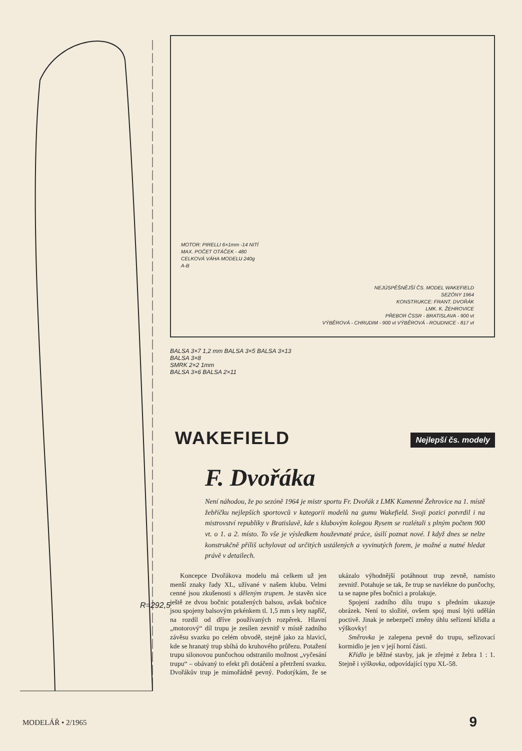R=292,5
MOTOR: PIRELLI 6×1mm -14 NITÍ
MAX. POČET OTÁČEK - 480
CELKOVÁ VÁHA MODELU 240g
A-B
NEJÚSPĚŠNĚJŠÍ ČS. MODEL WAKEFIELD
SEZÓNY 1964
KONSTRUKCE: FRANT. DVOŘÁK
LMK. K. ŽEHROVICE
PŘEBOR ČSSR - BRATISLAVA - 900 vt
VÝBĚROVÁ - CHRUDIM - 900 vt VÝBĚROVÁ - ROUDNICE - 817 vt
BALSA 3×7 1,2 mm BALSA 3×5 BALSA 3×13
BALSA 3×8
SMRK 2×2 1mm
BALSA 3×6 BALSA 2×11
WAKEFIELD
Nejlepší čs. modely
F. Dvořáka
Není náhodou, že po sezóně 1964 je mistr sportu Fr. Dvořák z LMK Kamenné Žehrovice na 1. místě žebříčku nejlepších sportovců v kategorii modelů na gumu Wakefield. Svoji pozici potvrdil i na mistrovství republiky v Bratislavě, kde s klubovým kolegou Rysem se rozlétali s plným počtem 900 vt. o 1. a 2. místo. To vše je výsledkem houževnaté práce, úsilí poznat nové. I když dnes se nelze konstrukčně příliš uchylovat od určitých ustálených a vyvinutých forem, je možné a nutné hledat právě v detailech.
Koncepce Dvořákova modelu má celkem už jen menší znaky řady XL, užívané v našem klubu. Velmi cenné jsou zkušenosti s děleným trupem. Je stavěn sice ještě ze dvou bočnic potažených balsou, avšak bočnice jsou spojeny balsovým prkénkem tl. 1,5 mm s lety napříč, na rozdíl od dříve používaných rozpěrek. Hlavní „motorový“ díl trupu je zesílen zevnitř v místě zadního závěsu svazku po celém obvodě, stejně jako za hlavicí, kde se hranatý trup sbíhá do kruhového průřezu. Potažení trupu silonovou punčochou odstranilo možnost „vyčesání trupu“ – obávaný to efekt při dotáčení a přetržení svazku. Dvořákův trup je mimořádně pevný. Podotýkám, že se ukázalo výhodnější potáhnout trup zevně, namísto zevnitř. Potahuje se tak, že trup se navlékne do punčochy, ta se napne přes bočnici a prolakuje.
Spojení zadního dílu trupu s předním ukazuje obrázek. Není to složité, ovšem spoj musí býti udělán poctivě. Jinak je nebezpečí změny úhlu seřízení křídla a výškovky!
Směrovka je zalepena pevně do trupu, seřizovací kormidlo je jen v její horní části.
Křídlo je běžné stavby, jak je zřejmé z žebra 1 : 1. Stejně i výškovka, odpovídající typu XL-58.
MODELÁŘ • 2/1965 9